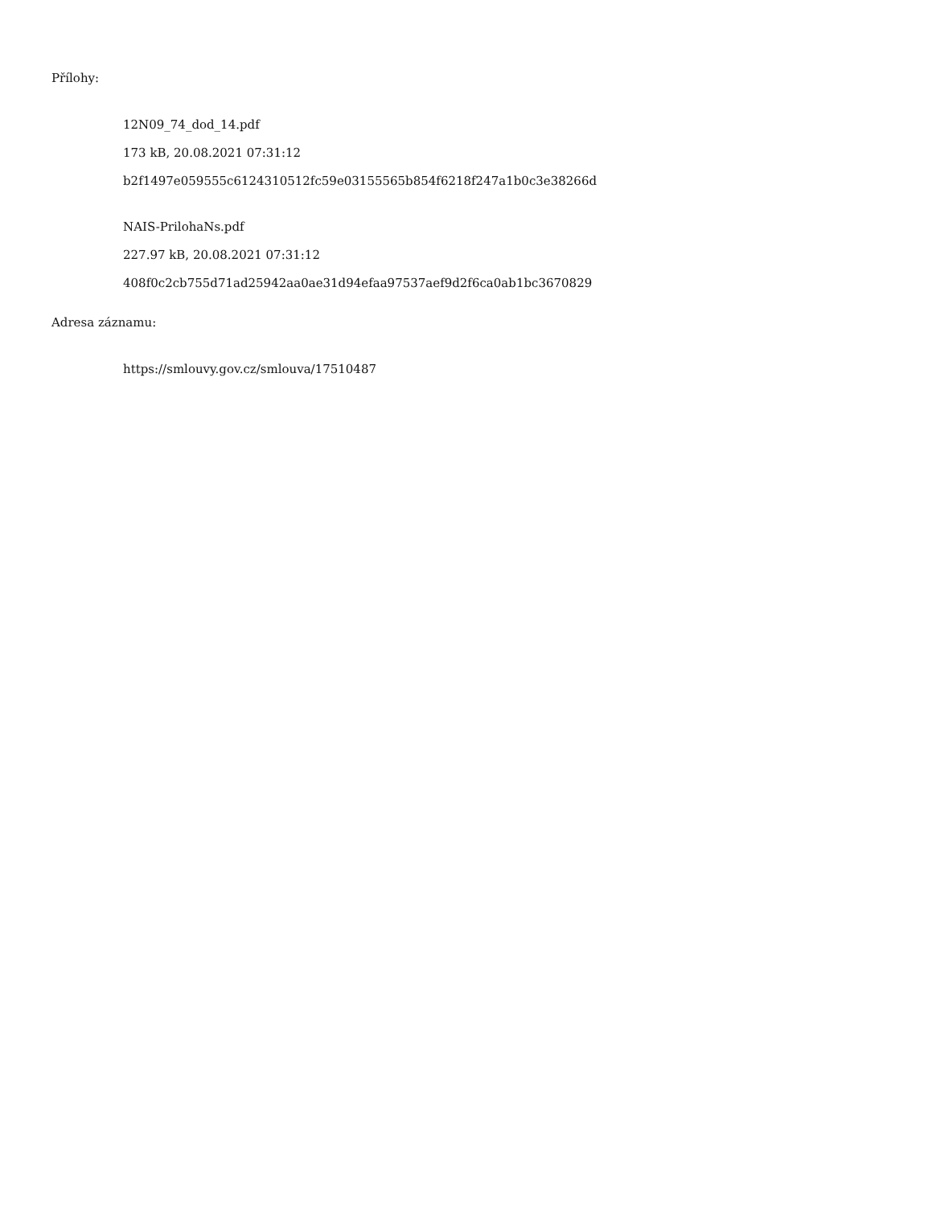Přílohy:
12N09_74_dod_14.pdf
173 kB, 20.08.2021 07:31:12
b2f1497e059555c6124310512fc59e03155565b854f6218f247a1b0c3e38266d
NAIS-PrilohaNs.pdf
227.97 kB, 20.08.2021 07:31:12
408f0c2cb755d71ad25942aa0ae31d94efaa97537aef9d2f6ca0ab1bc3670829
Adresa záznamu:
https://smlouvy.gov.cz/smlouva/17510487